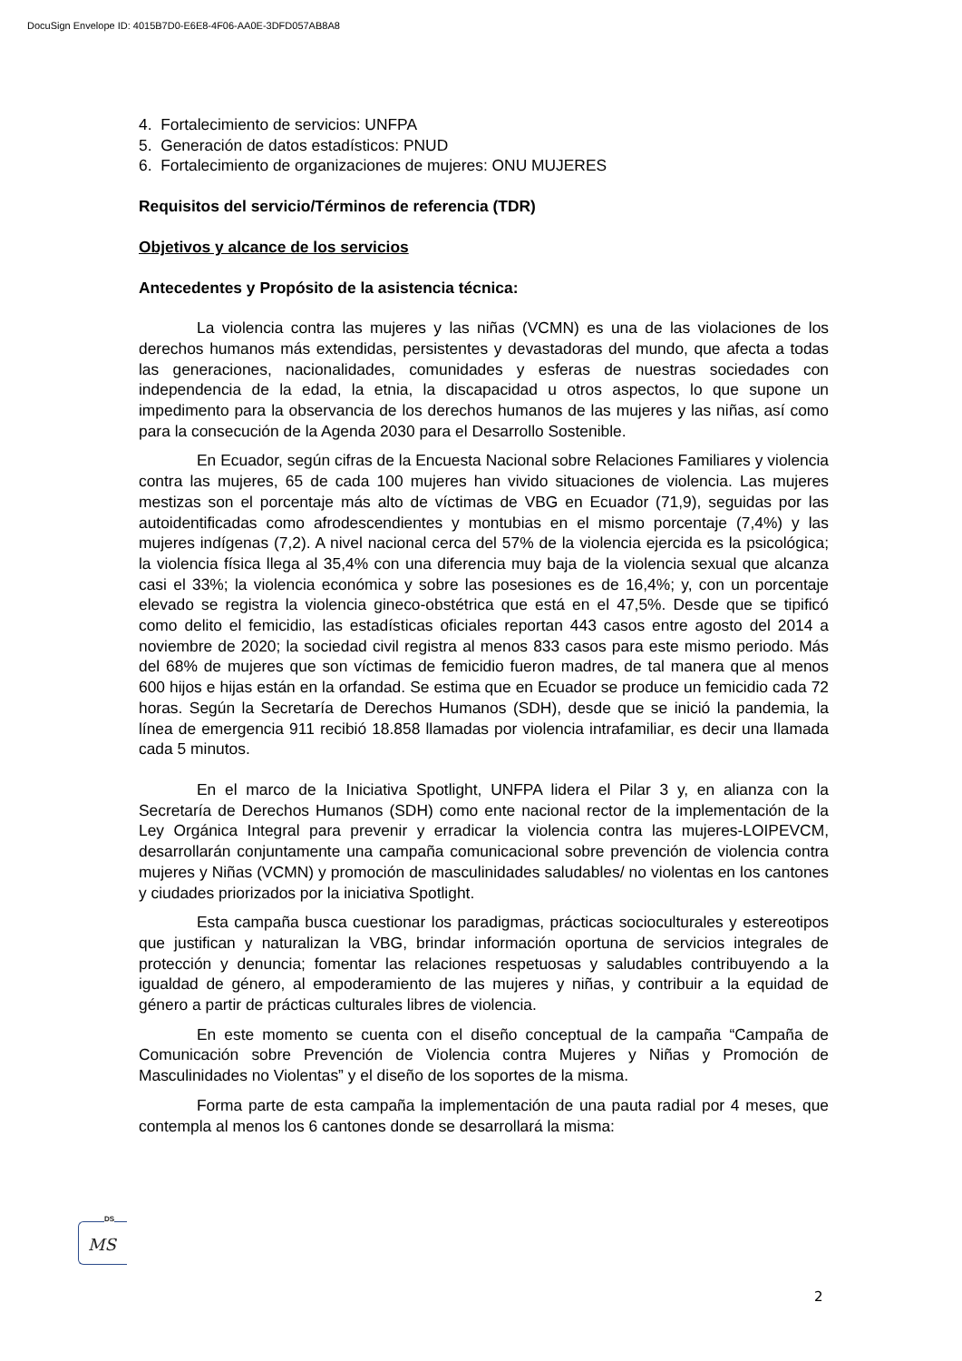DocuSign Envelope ID: 4015B7D0-E6E8-4F06-AA0E-3DFD057AB8A8
4. Fortalecimiento de servicios: UNFPA
5. Generación de datos estadísticos: PNUD
6. Fortalecimiento de organizaciones de mujeres: ONU MUJERES
Requisitos del servicio/Términos de referencia (TDR)
Objetivos y alcance de los servicios
Antecedentes y Propósito de la asistencia técnica:
La violencia contra las mujeres y las niñas (VCMN) es una de las violaciones de los derechos humanos más extendidas, persistentes y devastadoras del mundo, que afecta a todas las generaciones, nacionalidades, comunidades y esferas de nuestras sociedades con independencia de la edad, la etnia, la discapacidad u otros aspectos, lo que supone un impedimento para la observancia de los derechos humanos de las mujeres y las niñas, así como para la consecución de la Agenda 2030 para el Desarrollo Sostenible.
En Ecuador, según cifras de la Encuesta Nacional sobre Relaciones Familiares y violencia contra las mujeres, 65 de cada 100 mujeres han vivido situaciones de violencia. Las mujeres mestizas son el porcentaje más alto de víctimas de VBG en Ecuador (71,9), seguidas por las autoidentificadas como afrodescendientes y montubias en el mismo porcentaje (7,4%) y las mujeres indígenas (7,2). A nivel nacional cerca del 57% de la violencia ejercida es la psicológica; la violencia física llega al 35,4% con una diferencia muy baja de la violencia sexual que alcanza casi el 33%; la violencia económica y sobre las posesiones es de 16,4%; y, con un porcentaje elevado se registra la violencia gineco-obstétrica que está en el 47,5%. Desde que se tipificó como delito el femicidio, las estadísticas oficiales reportan 443 casos entre agosto del 2014 a noviembre de 2020; la sociedad civil registra al menos 833 casos para este mismo periodo. Más del 68% de mujeres que son víctimas de femicidio fueron madres, de tal manera que al menos 600 hijos e hijas están en la orfandad. Se estima que en Ecuador se produce un femicidio cada 72 horas. Según la Secretaría de Derechos Humanos (SDH), desde que se inició la pandemia, la línea de emergencia 911 recibió 18.858 llamadas por violencia intrafamiliar, es decir una llamada cada 5 minutos.
En el marco de la Iniciativa Spotlight, UNFPA lidera el Pilar 3 y, en alianza con la Secretaría de Derechos Humanos (SDH) como ente nacional rector de la implementación de la Ley Orgánica Integral para prevenir y erradicar la violencia contra las mujeres-LOIPEVCM, desarrollarán conjuntamente una campaña comunicacional sobre prevención de violencia contra mujeres y Niñas (VCMN) y promoción de masculinidades saludables/ no violentas en los cantones y ciudades priorizados por la iniciativa Spotlight.
Esta campaña busca cuestionar los paradigmas, prácticas socioculturales y estereotipos que justifican y naturalizan la VBG, brindar información oportuna de servicios integrales de protección y denuncia; fomentar las relaciones respetuosas y saludables contribuyendo a la igualdad de género, al empoderamiento de las mujeres y niñas, y contribuir a la equidad de género a partir de prácticas culturales libres de violencia.
En este momento se cuenta con el diseño conceptual de la campaña “Campaña de Comunicación sobre Prevención de Violencia contra Mujeres y Niñas y Promoción de Masculinidades no Violentas” y el diseño de los soportes de la misma.
Forma parte de esta campaña la implementación de una pauta radial por 4 meses, que contempla al menos los 6 cantones donde se desarrollará la misma:
DS
MS
2